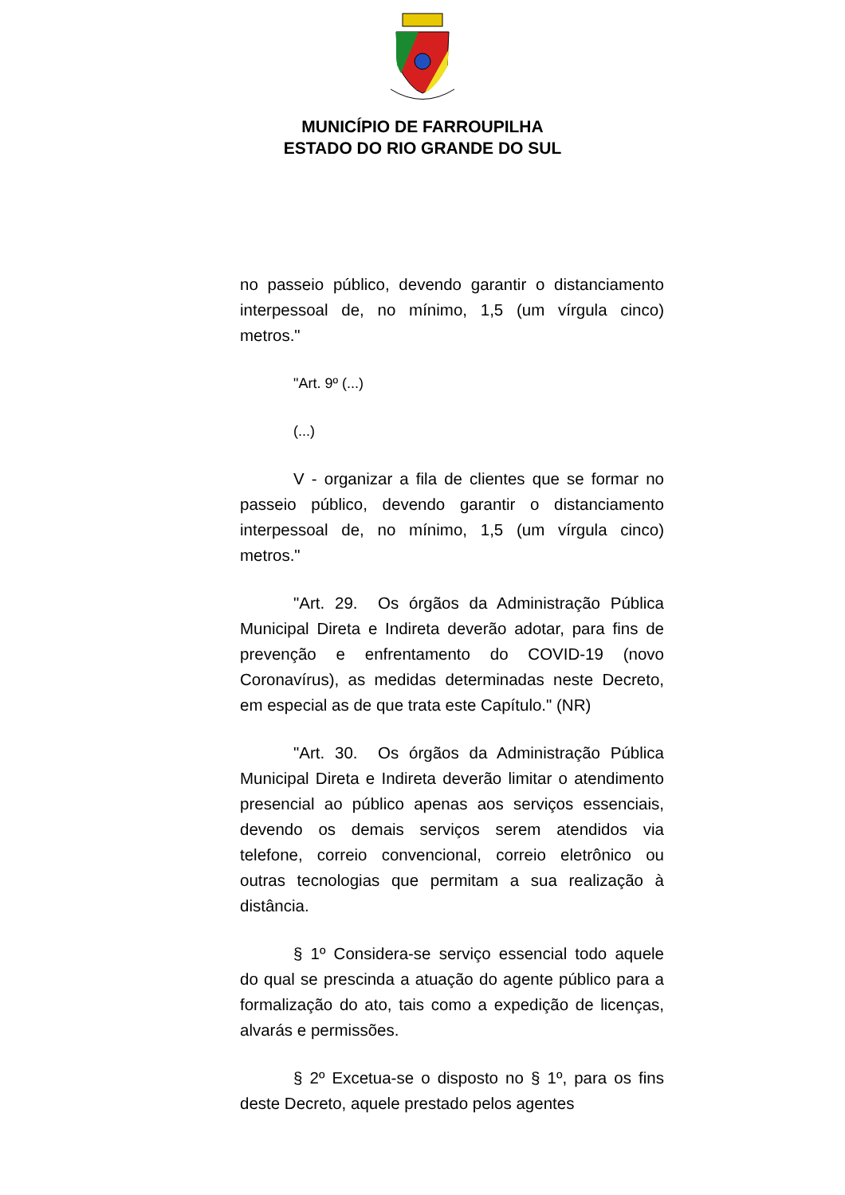MUNICÍPIO DE FARROUPILHA
ESTADO DO RIO GRANDE DO SUL
no passeio público, devendo garantir o distanciamento interpessoal de, no mínimo, 1,5 (um vírgula cinco) metros."
"Art. 9º (...)
(...)
V - organizar a fila de clientes que se formar no passeio público, devendo garantir o distanciamento interpessoal de, no mínimo, 1,5 (um vírgula cinco) metros."
"Art. 29. Os órgãos da Administração Pública Municipal Direta e Indireta deverão adotar, para fins de prevenção e enfrentamento do COVID-19 (novo Coronavírus), as medidas determinadas neste Decreto, em especial as de que trata este Capítulo." (NR)
"Art. 30. Os órgãos da Administração Pública Municipal Direta e Indireta deverão limitar o atendimento presencial ao público apenas aos serviços essenciais, devendo os demais serviços serem atendidos via telefone, correio convencional, correio eletrônico ou outras tecnologias que permitam a sua realização à distância.
§ 1º Considera-se serviço essencial todo aquele do qual se prescinda a atuação do agente público para a formalização do ato, tais como a expedição de licenças, alvarás e permissões.
§ 2º Excetua-se o disposto no § 1º, para os fins deste Decreto, aquele prestado pelos agentes